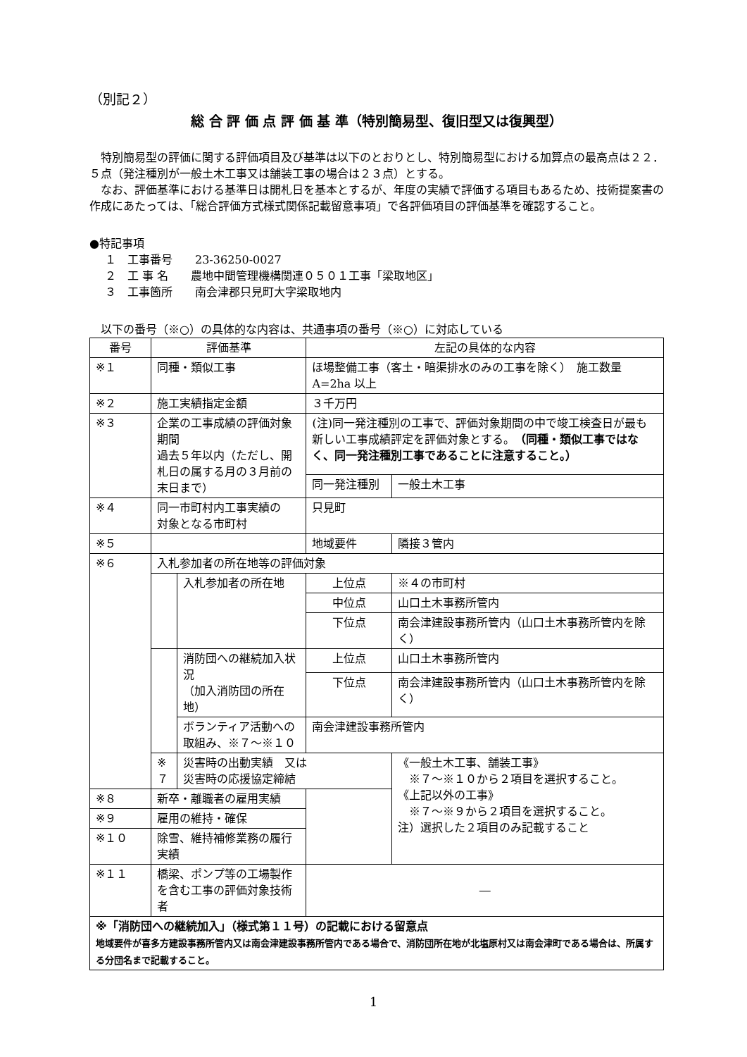（別記２）
総 合 評 価 点 評 価 基 準（特別簡易型、復旧型又は復興型）
特別簡易型の評価に関する評価項目及び基準は以下のとおりとし、特別簡易型における加算点の最高点は２２．５点（発注種別が一般土木工事又は舗装工事の場合は２３点）とする。
なお、評価基準における基準日は開札日を基本とするが、年度の実績で評価する項目もあるため、技術提案書の作成にあたっては、「総合評価方式様式関係記載留意事項」で各評価項目の評価基準を確認すること。
●特記事項
１　工事番号　　23-36250-0027
２　工 事 名　　農地中間管理機構関連０５０１工事「梁取地区」
３　工事箇所　　南会津郡只見町大字梁取地内
以下の番号（※○）の具体的な内容は、共通事項の番号（※○）に対応している
| 番号 | 評価基準 | | 左記の具体的な内容 | |
| ※１ | 同種・類似工事 | | ほ場整備工事（客土・暗渠排水のみの工事を除く） 施工数量 A=2ha 以上 | |
| ※２ | 施工実績指定金額 | | ３千万円 | |
| ※３ | 企業の工事成績の評価対象期間 過去５年以内（ただし、開札日の属する月の３月前の末日まで） | | (注)同一発注種別の工事で、評価対象期間の中で竣工検査日が最も新しい工事成績評定を評価対象とする。 （同種・類似工事ではなく、同一発注種別工事であることに注意すること。） | |
| | | | 同一発注種別 | 一般土木工事 |
| ※４ | 同一市町村内工事実績の 対象となる市町村 | | 只見町 | |
| ※５ | | | 地域要件 | 隣接３管内 |
| ※６ | 入札参加者の所在地等の評価対象 | | | |
| | | 入札参加者の所在地 | 上位点 | ※４の市町村 |
| | | | 中位点 | 山口土木事務所管内 |
| | | | 下位点 | 南会津建設事務所管内（山口土木事務所管内を除く） |
| | | 消防団への継続加入状況 （加入消防団の所在地） | 上位点 | 山口土木事務所管内 |
| | | | 下位点 | 南会津建設事務所管内（山口土木事務所管内を除く） |
| | | ボランティア活動への 取組み、※７～※１０ | 南会津建設事務所管内 | |
| | ※７ | 災害時の出動実績 又は 災害時の応援協定締結 | | 《一般土木工事、舗装工事》 ※７～※１０から２項目を選択すること。 《上記以外の工事》 ※７～※９から２項目を選択すること。 注）選択した２項目のみ記載すること |
| ※８ | 新卒・離職者の雇用実績 | | | |
| ※９ | 雇用の維持・確保 | | | |
| ※１０ | 除雪、維持補修業務の履行実績 | | | |
| ※１１ | 橋梁、ポンプ等の工場製作を含む工事の評価対象技術者 | | ― | |
| ※「消防団への継続加入」（様式第１１号）の記載における留意点 地域要件が喜多方建設事務所管内又は南会津建設事務所管内である場合で、消防団所在地が北塩原村又は南会津町である場合は、所属する分団名まで記載すること。 | | | | |
1